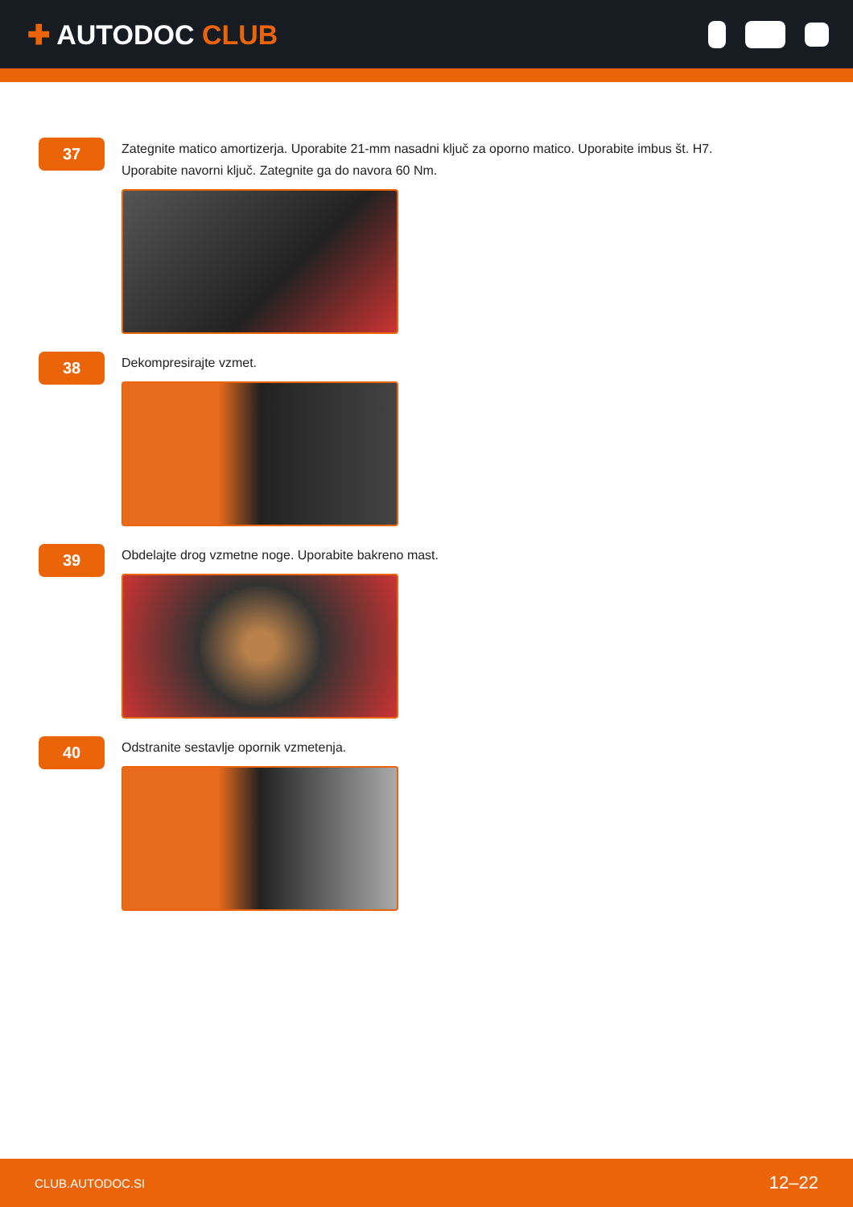✚ AUTODOC CLUB
37
Zategnite matico amortizerja. Uporabite 21-mm nasadni ključ za oporno matico. Uporabite imbus št. H7.
Uporabite navorni ključ. Zategnite ga do navora 60 Nm.
38
Dekompresirajte vzmet.
39
Obdelajte drog vzmetne noge. Uporabite bakreno mast.
40
Odstranite sestavlje opornik vzmetenja.
CLUB.AUTODOC.SI 12–22